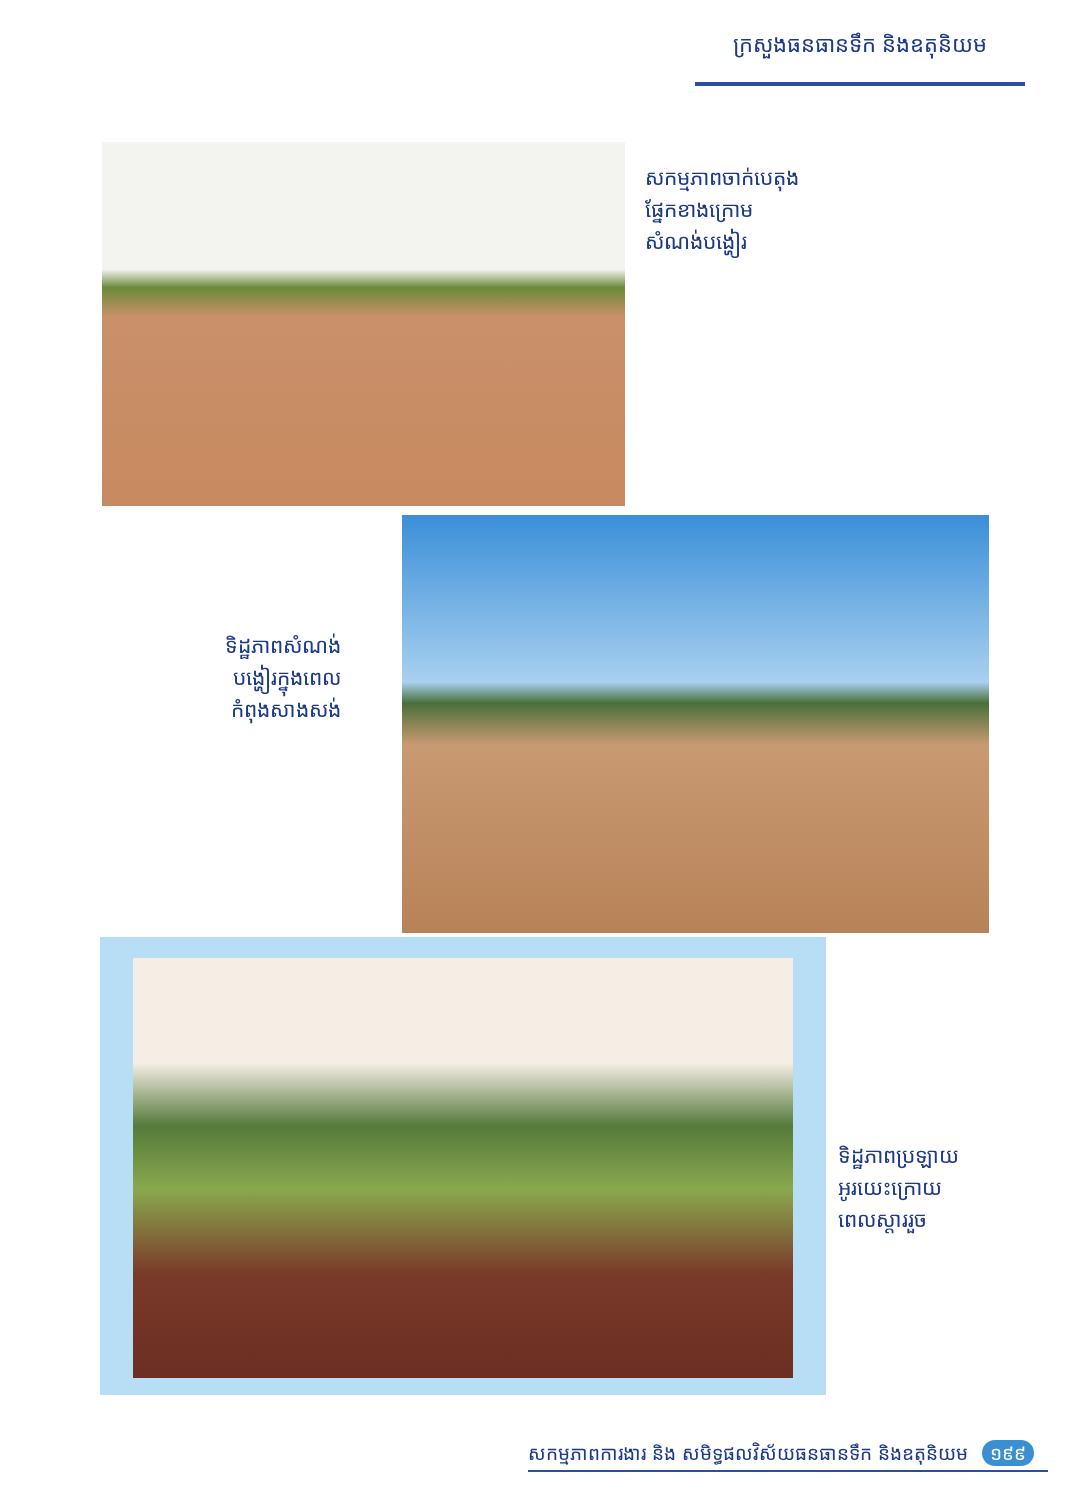ក្រសួងធនធានទឹក និងឧតុនិយម
សកម្មភាពចាក់បេតុង
ផ្នែកខាងក្រោម
សំណង់បង្ហៀរ
ទិដ្ឋភាពសំណង់
បង្ហៀរក្នុងពេល
កំពុងសាងសង់
ទិដ្ឋភាពប្រឡាយ
អូរយេះក្រោយ
ពេលស្តាររួច
សកម្មភាពការងារ និង សមិទ្ធផលវិស័យធនធានទឹក និងឧតុនិយម ១៩៩